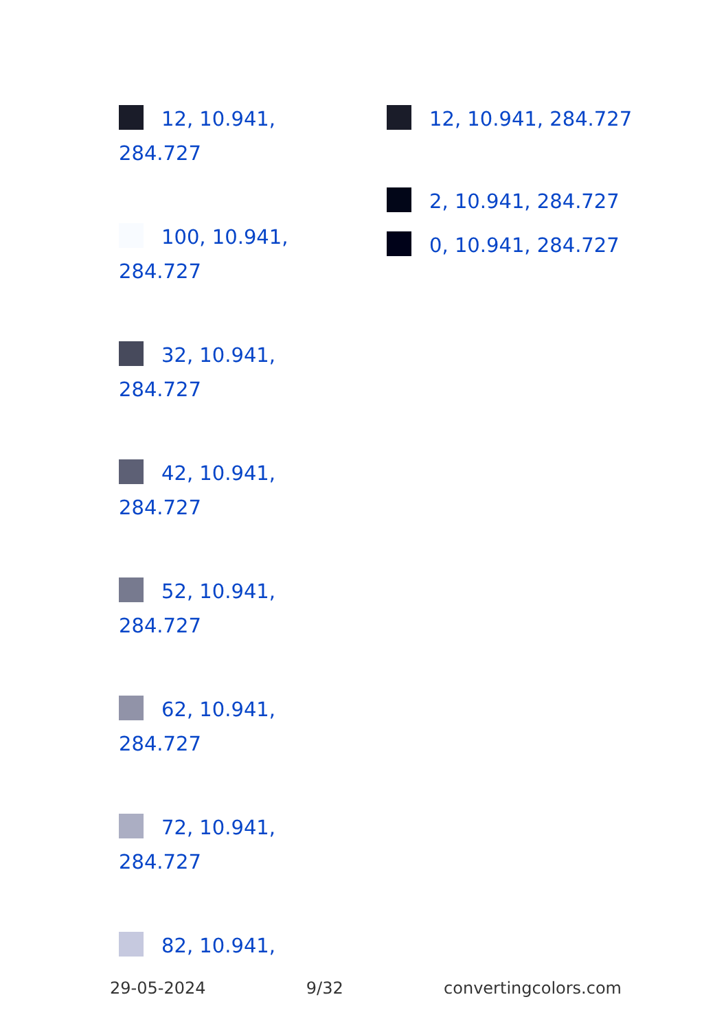12, 10.941, 284.727
100, 10.941, 284.727
32, 10.941, 284.727
42, 10.941, 284.727
52, 10.941, 284.727
62, 10.941, 284.727
72, 10.941, 284.727
82, 10.941,
12, 10.941, 284.727
2, 10.941, 284.727
0, 10.941, 284.727
29-05-2024 9/32 convertingcolors.com